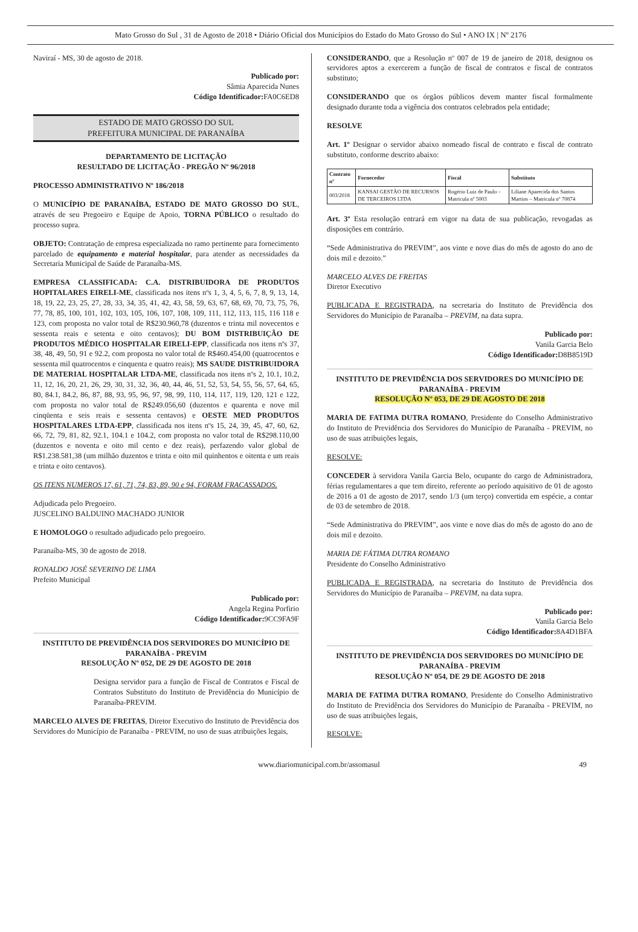Mato Grosso do Sul , 31 de Agosto de 2018 • Diário Oficial dos Municípios do Estado do Mato Grosso do Sul • ANO IX | Nº 2176
Naviraí - MS, 30 de agosto de 2018.
Publicado por:
Sâmia Aparecida Nunes
Código Identificador: FA0C6ED8
ESTADO DE MATO GROSSO DO SUL
PREFEITURA MUNICIPAL DE PARANAÍBA
DEPARTAMENTO DE LICITAÇÃO
RESULTADO DE LICITAÇÃO - PREGÃO Nº 96/2018
PROCESSO ADMINISTRATIVO Nº 186/2018
O MUNICÍPIO DE PARANAÍBA, ESTADO DE MATO GROSSO DO SUL, através de seu Pregoeiro e Equipe de Apoio, TORNA PÚBLICO o resultado do processo supra.
OBJETO: Contratação de empresa especializada no ramo pertinente para fornecimento parcelado de equipamento e material hospitalar, para atender as necessidades da Secretaria Municipal de Saúde de Paranaíba-MS.
EMPRESA CLASSIFICADA: C.A. DISTRIBUIDORA DE PRODUTOS HOPITALARES EIRELI-ME, classificada nos itens nºs 1, 3, 4, 5, 6, 7, 8, 9, 13, 14, 18, 19, 22, 23, 25, 27, 28, 33, 34, 35, 41, 42, 43, 58, 59, 63, 67, 68, 69, 70, 73, 75, 76, 77, 78, 85, 100, 101, 102, 103, 105, 106, 107, 108, 109, 111, 112, 113, 115, 116 118 e 123, com proposta no valor total de R$230.960,78 (duzentos e trinta mil novecentos e sessenta reais e setenta e oito centavos); DU BOM DISTRIBUIÇÃO DE PRODUTOS MÉDICO HOSPITALAR EIRELI-EPP, classificada nos itens nºs 37, 38, 48, 49, 50, 91 e 92.2, com proposta no valor total de R$460.454,00 (quatrocentos e sessenta mil quatrocentos e cinquenta e quatro reais); MS SAUDE DISTRIBUIDORA DE MATERIAL HOSPITALAR LTDA-ME, classificada nos itens nºs 2, 10.1, 10.2, 11, 12, 16, 20, 21, 26, 29, 30, 31, 32, 36, 40, 44, 46, 51, 52, 53, 54, 55, 56, 57, 64, 65, 80, 84.1, 84.2, 86, 87, 88, 93, 95, 96, 97, 98, 99, 110, 114, 117, 119, 120, 121 e 122, com proposta no valor total de R$249.056,60 (duzentos e quarenta e nove mil cinqüenta e seis reais e sessenta centavos) e OESTE MED PRODUTOS HOSPITALARES LTDA-EPP, classificada nos itens nºs 15, 24, 39, 45, 47, 60, 62, 66, 72, 79, 81, 82, 92.1, 104.1 e 104.2, com proposta no valor total de R$298.110,00 (duzentos e noventa e oito mil cento e dez reais), perfazendo valor global de R$1.238.581,38 (um milhão duzentos e trinta e oito mil quinhentos e oitenta e um reais e trinta e oito centavos).
OS ITENS NUMEROS 17, 61, 71, 74, 83, 89, 90 e 94, FORAM FRACASSADOS.
Adjudicada pelo Pregoeiro.
JUSCELINO BALDUINO MACHADO JUNIOR
E HOMOLOGO o resultado adjudicado pelo pregoeiro.
Paranaíba-MS, 30 de agosto de 2018.
RONALDO JOSÉ SEVERINO DE LIMA
Prefeito Municipal
Publicado por:
Angela Regina Porfirio
Código Identificador: 9CC9FA9F
INSTITUTO DE PREVIDÊNCIA DOS SERVIDORES DO MUNICÍPIO DE PARANAÍBA - PREVIM
RESOLUÇÃO Nº 052, DE 29 DE AGOSTO DE 2018
Designa servidor para a função de Fiscal de Contratos e Fiscal de Contratos Substituto do Instituto de Previdência do Município de Paranaíba-PREVIM.
MARCELO ALVES DE FREITAS, Diretor Executivo do Instituto de Previdência dos Servidores do Município de Paranaíba - PREVIM, no uso de suas atribuições legais,
CONSIDERANDO, que a Resolução nº 007 de 19 de janeiro de 2018, designou os servidores aptos a exercerem a função de fiscal de contratos e fiscal de contratos substituto;
CONSIDERANDO que os órgãos públicos devem manter fiscal formalmente designado durante toda a vigência dos contratos celebrados pela entidade;
RESOLVE
Art. 1º Designar o servidor abaixo nomeado fiscal de contrato e fiscal de contrato substituto, conforme descrito abaixo:
| Contrato nº | Fornecedor | Fiscal | Substituto |
| --- | --- | --- | --- |
| 003/2018 | KANSAI GESTÃO DE RECURSOS DE TERCEIROS LTDA | Rogério Luiz de Paulo – Matricula nº 5003 | Liliane Aparecida dos Santos Martins – Matricula nº 70874 |
Art. 3º Esta resolução entrará em vigor na data de sua publicação, revogadas as disposições em contrário.
“Sede Administrativa do PREVIM”, aos vinte e nove dias do mês de agosto do ano de dois mil e dezoito.”
MARCELO ALVES DE FREITAS
Diretor Executivo
PUBLICADA E REGISTRADA, na secretaria do Instituto de Previdência dos Servidores do Município de Paranaíba – PREVIM, na data supra.
Publicado por:
Vanila Garcia Belo
Código Identificador: D8B8519D
INSTITUTO DE PREVIDÊNCIA DOS SERVIDORES DO MUNICÍPIO DE PARANAÍBA - PREVIM
RESOLUÇÃO Nº 053, DE 29 DE AGOSTO DE 2018
MARIA DE FATIMA DUTRA ROMANO, Presidente do Conselho Administrativo do Instituto de Previdência dos Servidores do Município de Paranaíba - PREVIM, no uso de suas atribuições legais,
RESOLVE:
CONCEDER à servidora Vanila Garcia Belo, ocupante do cargo de Administradora, férias regulamentares a que tem direito, referente ao período aquisitivo de 01 de agosto de 2016 a 01 de agosto de 2017, sendo 1/3 (um terço) convertida em espécie, a contar de 03 de setembro de 2018.
“Sede Administrativa do PREVIM”, aos vinte e nove dias do mês de agosto do ano de dois mil e dezoito.
MARIA DE FÁTIMA DUTRA ROMANO
Presidente do Conselho Administrativo
PUBLICADA E REGISTRADA, na secretaria do Instituto de Previdência dos Servidores do Município de Paranaíba – PREVIM, na data supra.
Publicado por:
Vanila Garcia Belo
Código Identificador: 8A4D1BFA
INSTITUTO DE PREVIDÊNCIA DOS SERVIDORES DO MUNICÍPIO DE PARANAÍBA - PREVIM
RESOLUÇÃO Nº 054, DE 29 DE AGOSTO DE 2018
MARIA DE FATIMA DUTRA ROMANO, Presidente do Conselho Administrativo do Instituto de Previdência dos Servidores do Município de Paranaíba - PREVIM, no uso de suas atribuições legais,
RESOLVE:
www.diariomunicipal.com.br/assomasul 49